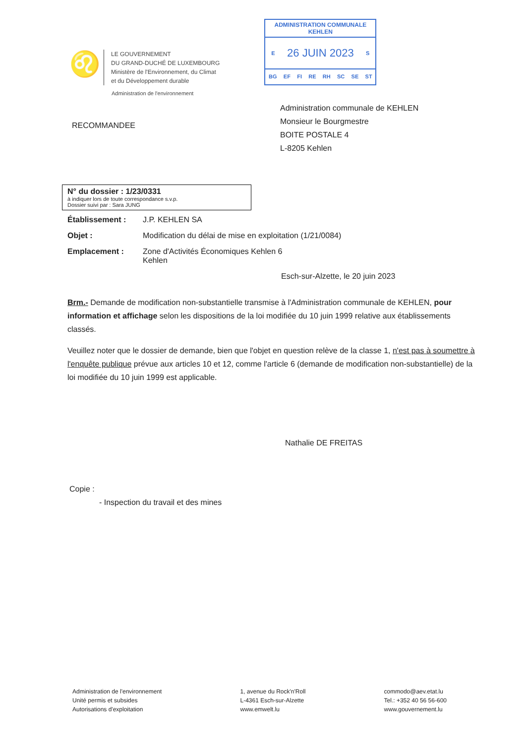♌
LE GOUVERNEMENT
DU GRAND-DUCHÉ DE LUXEMBOURG
Ministère de l'Environnement, du Climat
et du Développement durable
ADMINISTRATION COMMUNALE
KEHLEN
E 26 JUIN 2023 S
BG EF FI RE RH SC SE ST
Administration de l'environnement
RECOMMANDEE
Administration communale de KEHLEN
Monsieur le Bourgmestre
BOITE POSTALE 4
L-8205 Kehlen
N° du dossier : 1/23/0331
à indiquer lors de toute correspondance s.v.p.
Dossier suivi par : Sara JUNG
Établissement : J.P. KEHLEN SA
Objet : Modification du délai de mise en exploitation (1/21/0084)
Emplacement : Zone d'Activités Économiques Kehlen 6
Kehlen
Esch-sur-Alzette, le 20 juin 2023
Brm.- Demande de modification non-substantielle transmise à l'Administration communale de KEHLEN, pour information et affichage selon les dispositions de la loi modifiée du 10 juin 1999 relative aux établissements classés.
Veuillez noter que le dossier de demande, bien que l'objet en question relève de la classe 1, n'est pas à soumettre à l'enquête publique prévue aux articles 10 et 12, comme l'article 6 (demande de modification non-substantielle) de la loi modifiée du 10 juin 1999 est applicable.
Nathalie DE FREITAS
Copie :
- Inspection du travail et des mines
Administration de l'environnement
Unité permis et subsides
Autorisations d'exploitation
1, avenue du Rock'n'Roll
L-4361 Esch-sur-Alzette
www.emwelt.lu
commodo@aev.etat.lu
Tel.: +352 40 56 56-600
www.gouvernement.lu